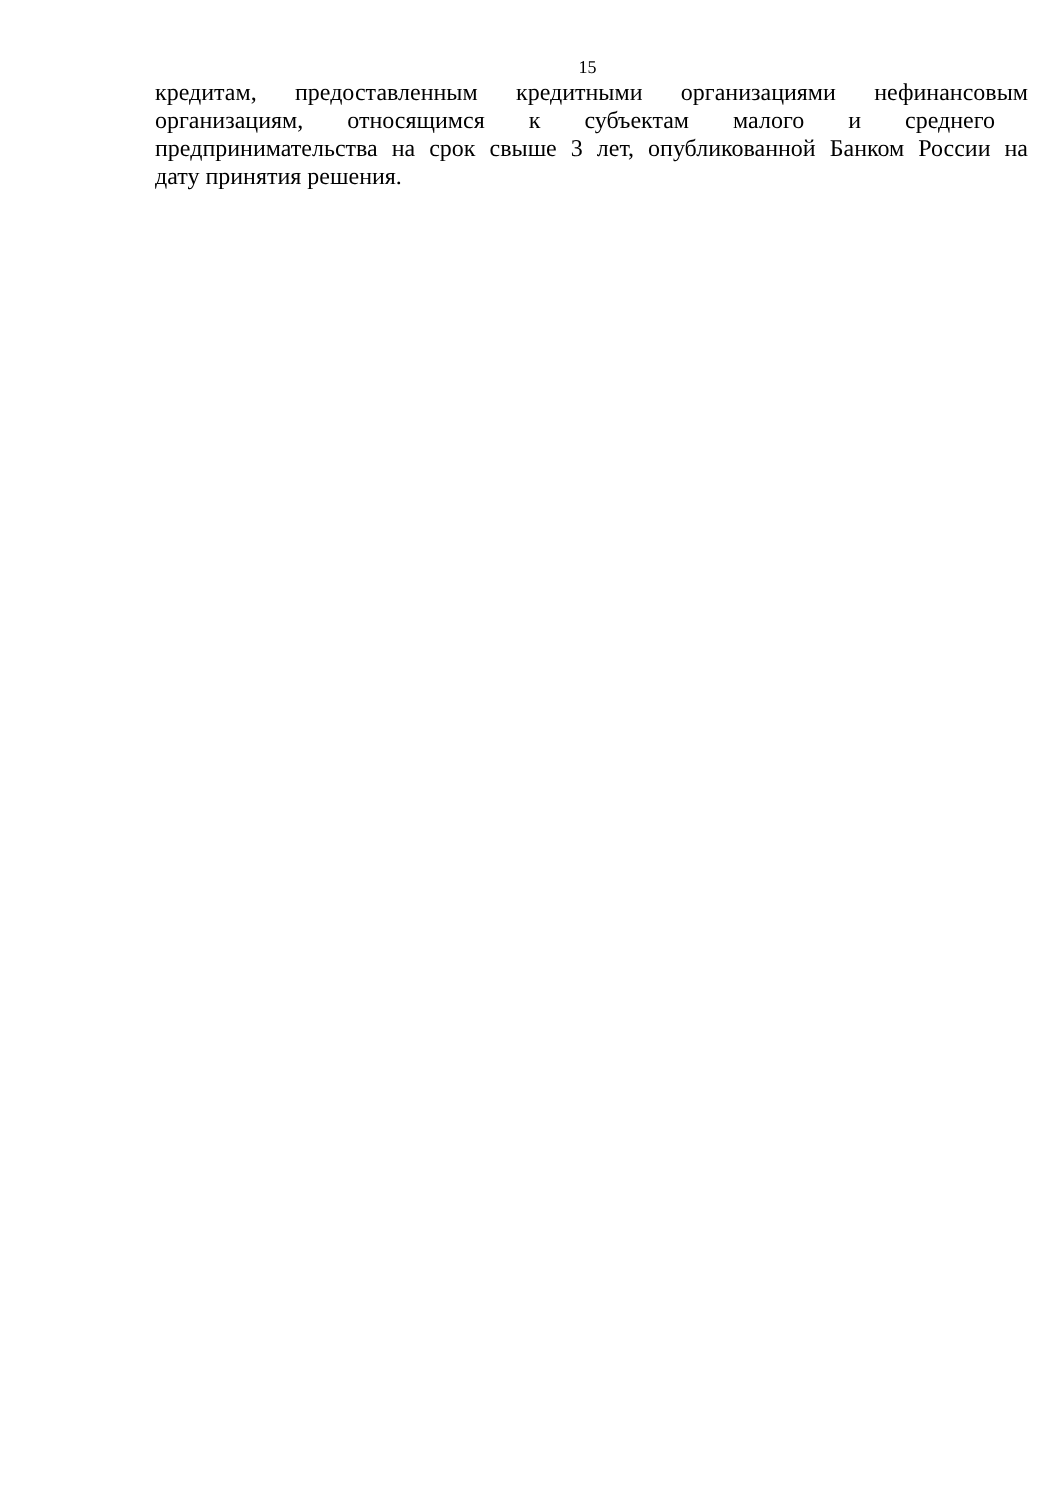15
кредитам, предоставленным кредитными организациями нефинансовым
организациям, относящимся к субъектам малого и среднего
предпринимательства на срок свыше 3 лет, опубликованной Банком России на
дату принятия решения.